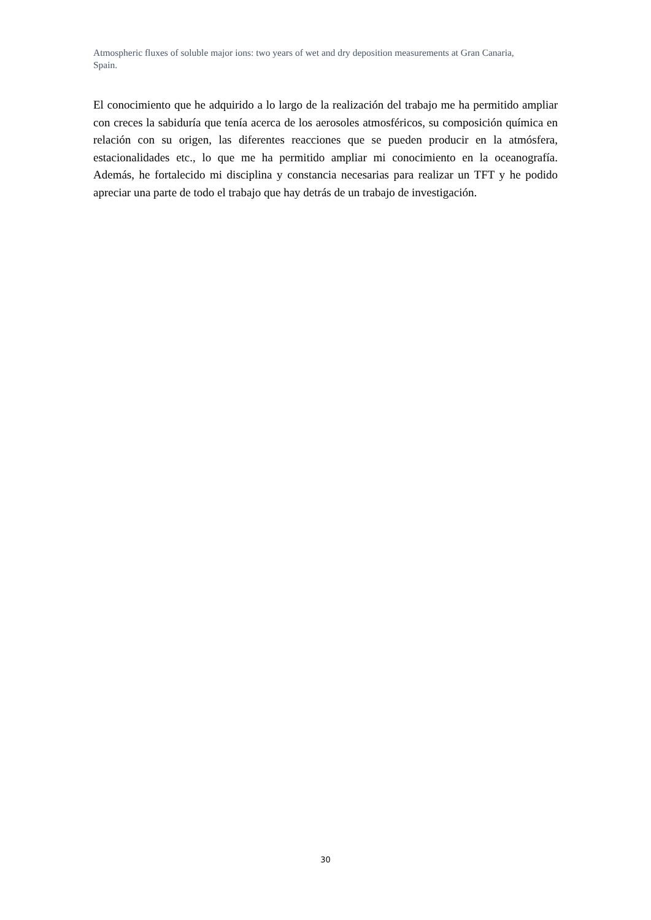Atmospheric fluxes of soluble major ions: two years of wet and dry deposition measurements at Gran Canaria, Spain.
El conocimiento que he adquirido a lo largo de la realización del trabajo me ha permitido ampliar con creces la sabiduría que tenía acerca de los aerosoles atmosféricos, su composición química en relación con su origen, las diferentes reacciones que se pueden producir en la atmósfera, estacionalidades etc., lo que me ha permitido ampliar mi conocimiento en la oceanografía. Además, he fortalecido mi disciplina y constancia necesarias para realizar un TFT y he podido apreciar una parte de todo el trabajo que hay detrás de un trabajo de investigación.
30